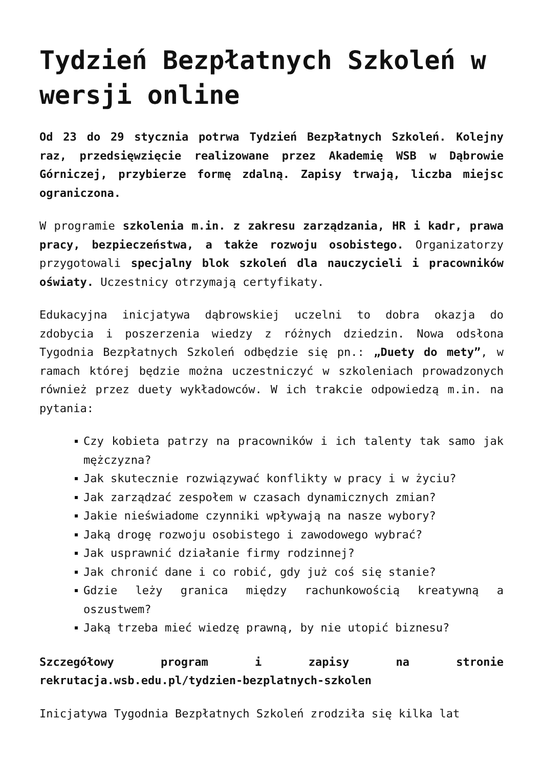Tydzień Bezpłatnych Szkoleń w wersji online
Od 23 do 29 stycznia potrwa Tydzień Bezpłatnych Szkoleń. Kolejny raz, przedsięwzięcie realizowane przez Akademię WSB w Dąbrowie Górniczej, przybierze formę zdalną. Zapisy trwają, liczba miejsc ograniczona.
W programie szkolenia m.in. z zakresu zarządzania, HR i kadr, prawa pracy, bezpieczeństwa, a także rozwoju osobistego. Organizatorzy przygotowali specjalny blok szkoleń dla nauczycieli i pracowników oświaty. Uczestnicy otrzymają certyfikaty.
Edukacyjna inicjatywa dąbrowskiej uczelni to dobra okazja do zdobycia i poszerzenia wiedzy z różnych dziedzin. Nowa odsłona Tygodnia Bezpłatnych Szkoleń odbędzie się pn.: „Duety do mety”, w ramach której będzie można uczestniczyć w szkoleniach prowadzonych również przez duety wykładowców. W ich trakcie odpowiedzą m.in. na pytania:
Czy kobieta patrzy na pracowników i ich talenty tak samo jak mężczyzna?
Jak skutecznie rozwiązywać konflikty w pracy i w życiu?
Jak zarządzać zespołem w czasach dynamicznych zmian?
Jakie nieświadome czynniki wpływają na nasze wybory?
Jaką drogę rozwoju osobistego i zawodowego wybrać?
Jak usprawnić działanie firmy rodzinnej?
Jak chronić dane i co robić, gdy już coś się stanie?
Gdzie leży granica między rachunkowością kreatywną a oszustwem?
Jaką trzeba mieć wiedzę prawną, by nie utopić biznesu?
Szczegółowy program i zapisy na stronie rekrutacja.wsb.edu.pl/tydzien-bezplatnych-szkolen
Inicjatywa Tygodnia Bezpłatnych Szkoleń zrodziła się kilka lat